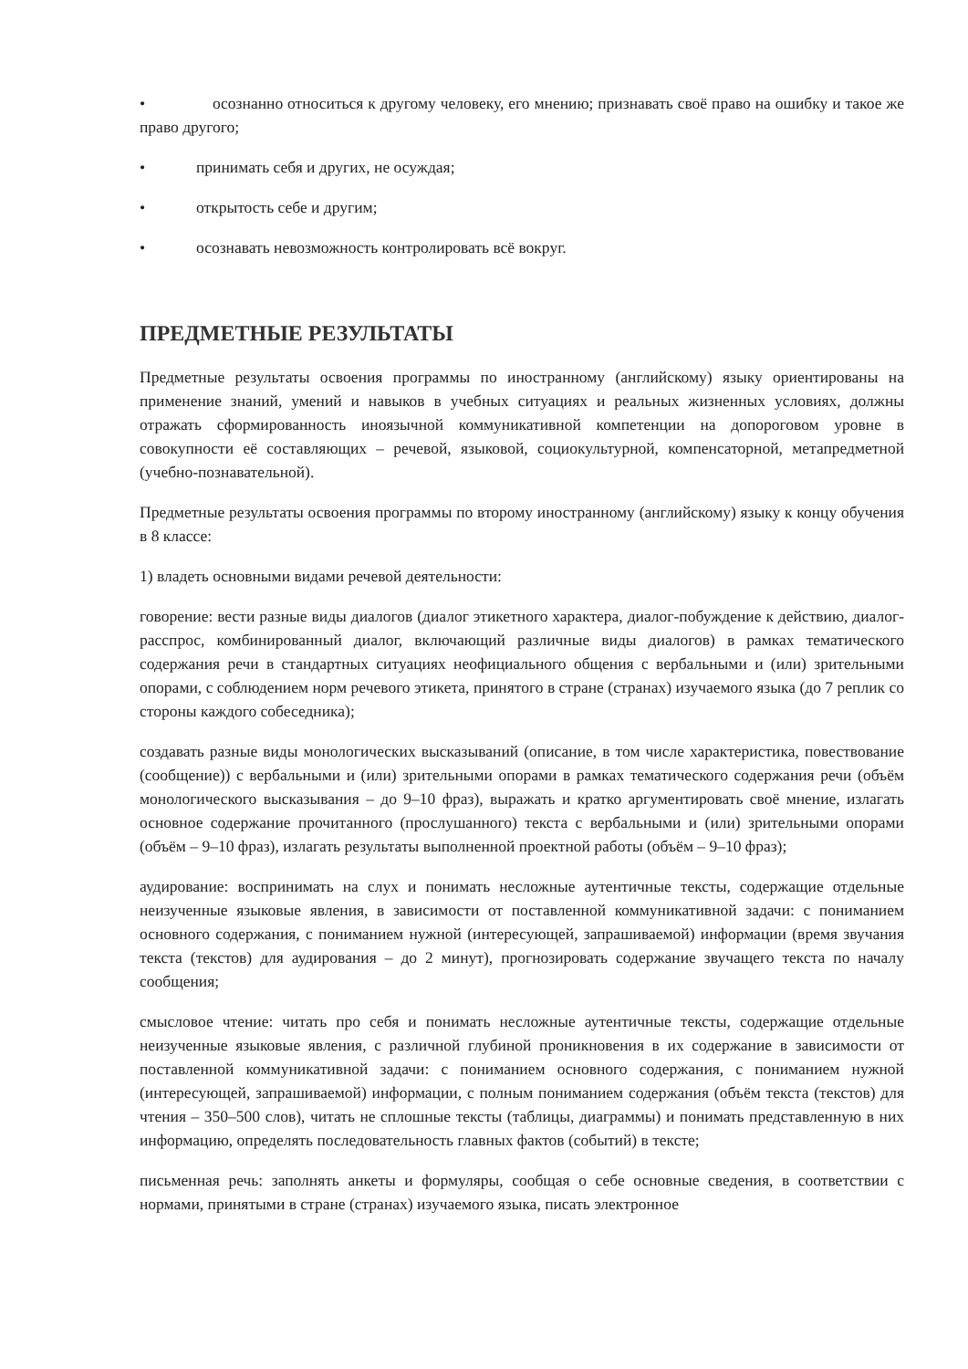• осознанно относиться к другому человеку, его мнению; признавать своё право на ошибку и такое же право другого;
• принимать себя и других, не осуждая;
• открытость себе и другим;
• осознавать невозможность контролировать всё вокруг.
ПРЕДМЕТНЫЕ РЕЗУЛЬТАТЫ
Предметные результаты освоения программы по иностранному (английскому) языку ориентированы на применение знаний, умений и навыков в учебных ситуациях и реальных жизненных условиях, должны отражать сформированность иноязычной коммуникативной компетенции на допороговом уровне в совокупности её составляющих – речевой, языковой, социокультурной, компенсаторной, метапредметной (учебно-познавательной).
Предметные результаты освоения программы по второму иностранному (английскому) языку к концу обучения в 8 классе:
1) владеть основными видами речевой деятельности:
говорение: вести разные виды диалогов (диалог этикетного характера, диалог-побуждение к действию, диалог-расспрос, комбинированный диалог, включающий различные виды диалогов) в рамках тематического содержания речи в стандартных ситуациях неофициального общения с вербальными и (или) зрительными опорами, с соблюдением норм речевого этикета, принятого в стране (странах) изучаемого языка (до 7 реплик со стороны каждого собеседника);
создавать разные виды монологических высказываний (описание, в том числе характеристика, повествование (сообщение)) с вербальными и (или) зрительными опорами в рамках тематического содержания речи (объём монологического высказывания – до 9–10 фраз), выражать и кратко аргументировать своё мнение, излагать основное содержание прочитанного (прослушанного) текста с вербальными и (или) зрительными опорами (объём – 9–10 фраз), излагать результаты выполненной проектной работы (объём – 9–10 фраз);
аудирование: воспринимать на слух и понимать несложные аутентичные тексты, содержащие отдельные неизученные языковые явления, в зависимости от поставленной коммуникативной задачи: с пониманием основного содержания, с пониманием нужной (интересующей, запрашиваемой) информации (время звучания текста (текстов) для аудирования – до 2 минут), прогнозировать содержание звучащего текста по началу сообщения;
смысловое чтение: читать про себя и понимать несложные аутентичные тексты, содержащие отдельные неизученные языковые явления, с различной глубиной проникновения в их содержание в зависимости от поставленной коммуникативной задачи: с пониманием основного содержания, с пониманием нужной (интересующей, запрашиваемой) информации, с полным пониманием содержания (объём текста (текстов) для чтения – 350–500 слов), читать не сплошные тексты (таблицы, диаграммы) и понимать представленную в них информацию, определять последовательность главных фактов (событий) в тексте;
письменная речь: заполнять анкеты и формуляры, сообщая о себе основные сведения, в соответствии с нормами, принятыми в стране (странах) изучаемого языка, писать электронное